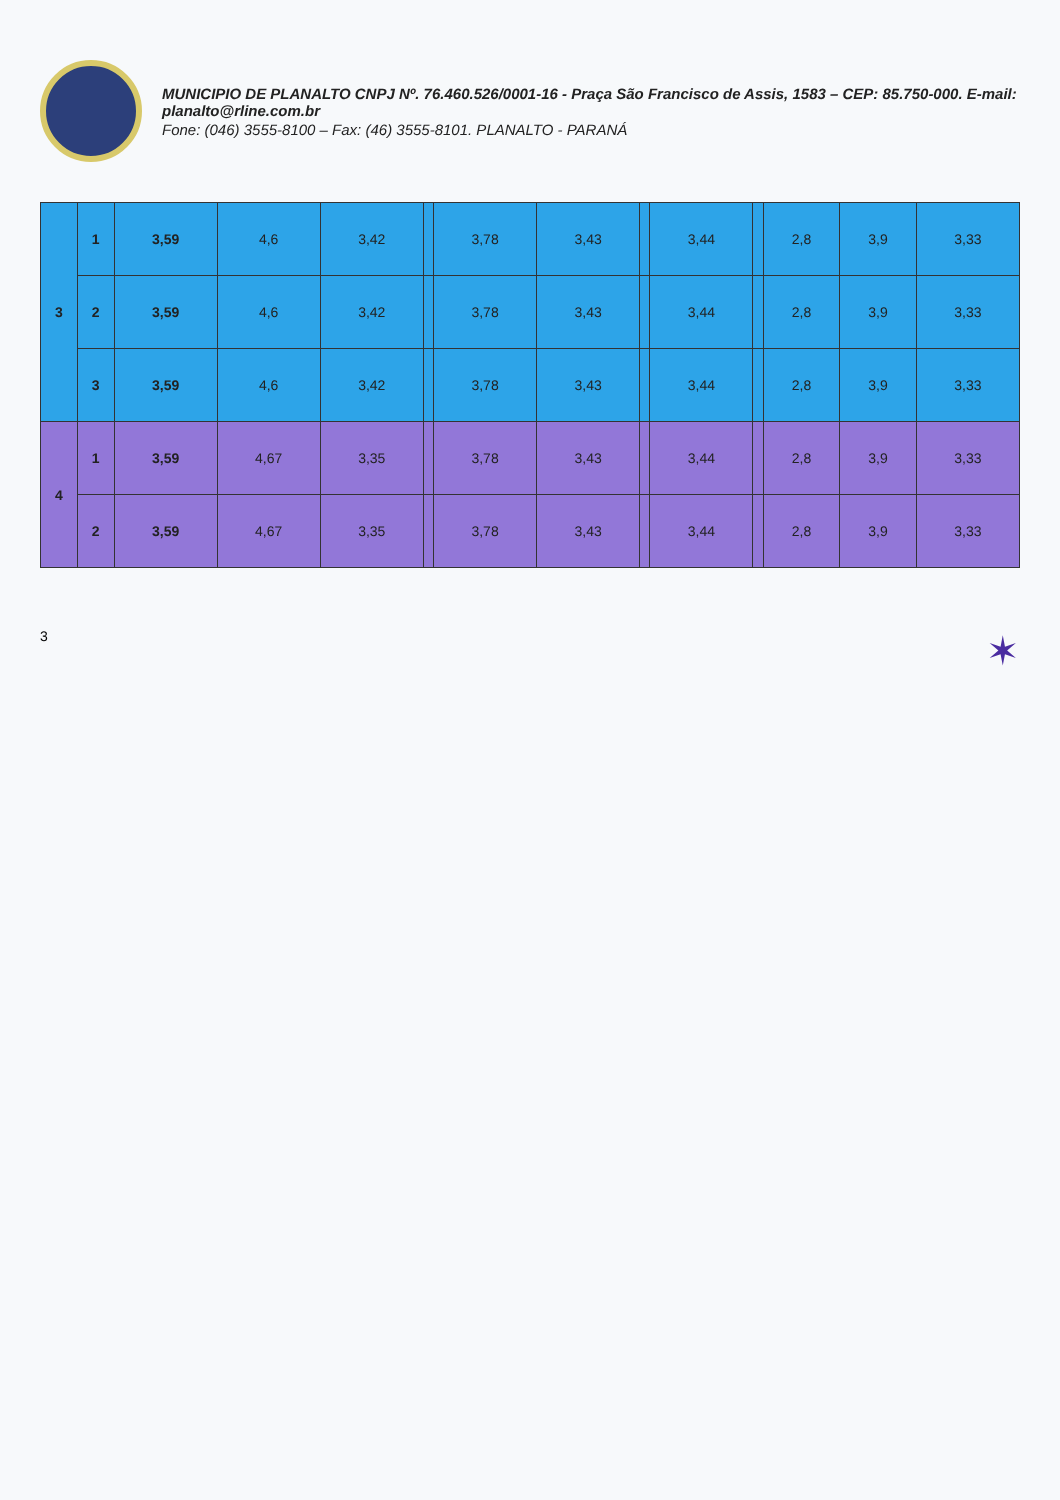MUNICIPIO DE PLANALTO CNPJ Nº. 76.460.526/0001-16 - Praça São Francisco de Assis, 1583 – CEP: 85.750-000. E-mail: planalto@rline.com.br
Fone: (046) 3555-8100 – Fax: (46) 3555-8101. PLANALTO - PARANÁ
| 3 | 1 | 3,59 | 4,6 | 3,42 | | 3,78 | 3,43 | | 3,44 | | 2,8 | 3,9 | 3,33 |
| | 2 | 3,59 | 4,6 | 3,42 | | 3,78 | 3,43 | | 3,44 | | 2,8 | 3,9 | 3,33 |
| | 3 | 3,59 | 4,6 | 3,42 | | 3,78 | 3,43 | | 3,44 | | 2,8 | 3,9 | 3,33 |
| 4 | 1 | 3,59 | 4,67 | 3,35 | | 3,78 | 3,43 | | 3,44 | | 2,8 | 3,9 | 3,33 |
| | 2 | 3,59 | 4,67 | 3,35 | | 3,78 | 3,43 | | 3,44 | | 2,8 | 3,9 | 3,33 |
3 ✶